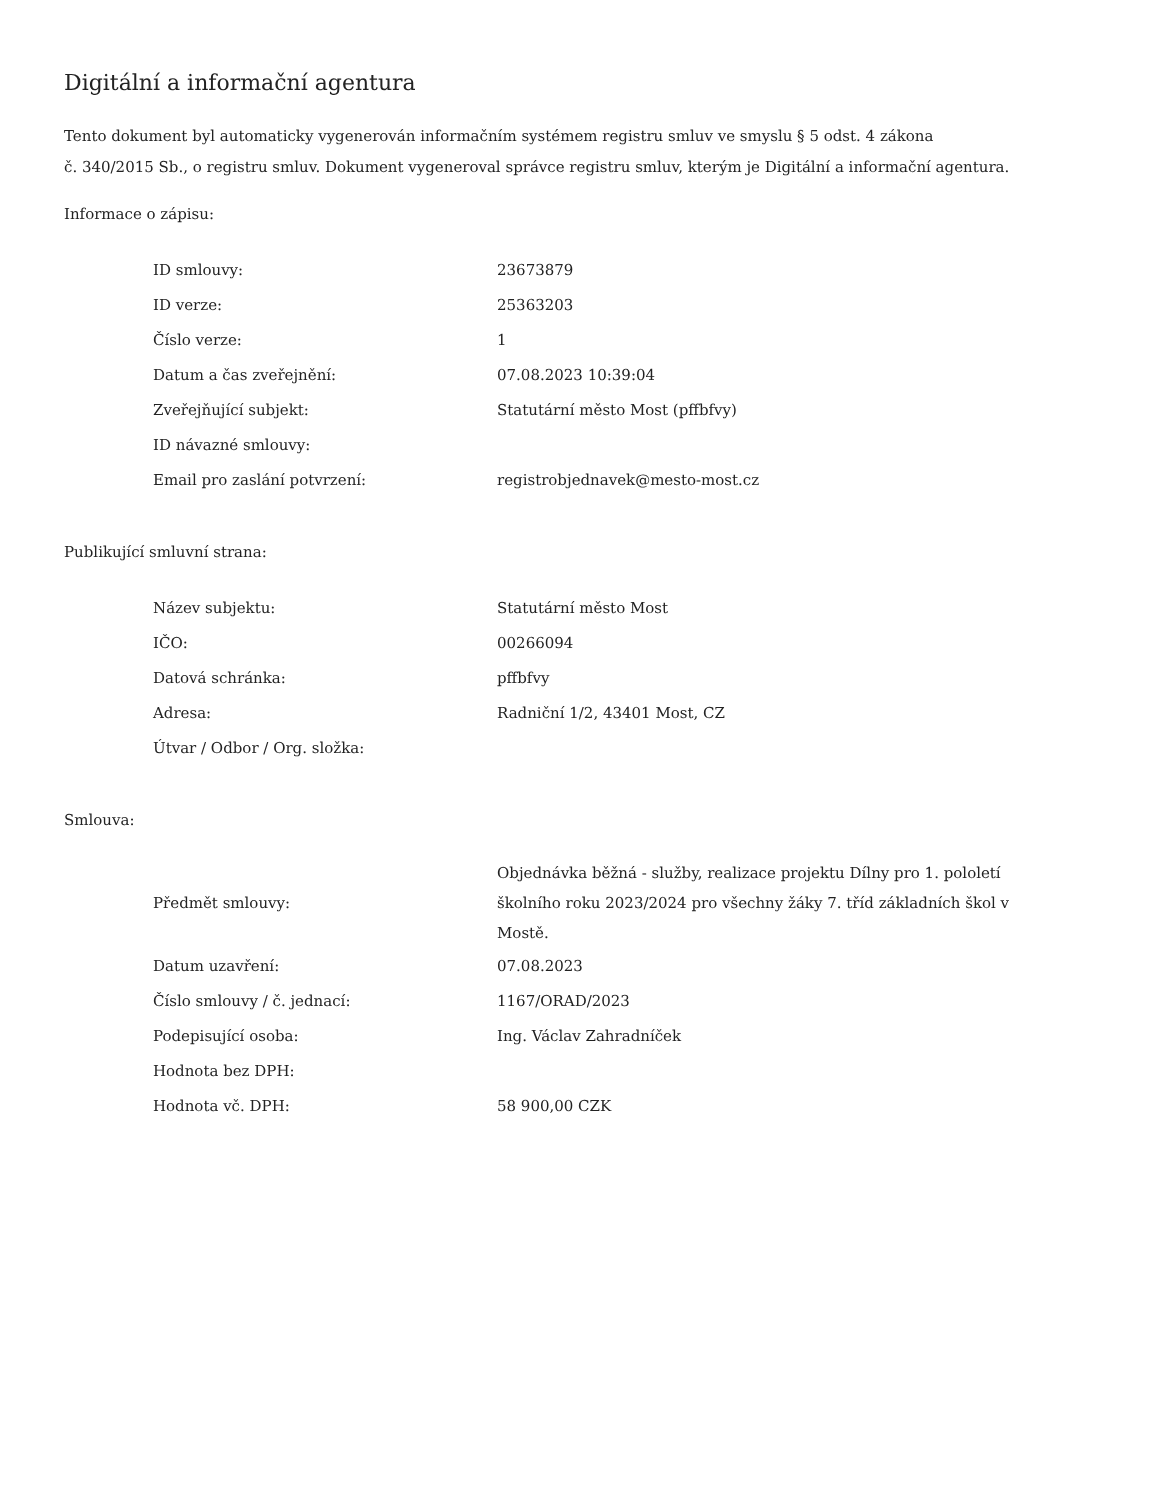Digitální a informační agentura
Tento dokument byl automaticky vygenerován informačním systémem registru smluv ve smyslu § 5 odst. 4 zákona
č. 340/2015 Sb., o registru smluv. Dokument vygeneroval správce registru smluv, kterým je Digitální a informační agentura.
Informace o zápisu:
| ID smlouvy: | 23673879 |
| ID verze: | 25363203 |
| Číslo verze: | 1 |
| Datum a čas zveřejnění: | 07.08.2023 10:39:04 |
| Zveřejňující subjekt: | Statutární město Most (pffbfvy) |
| ID návazné smlouvy: | |
| Email pro zaslání potvrzení: | registrobjednavek@mesto-most.cz |
Publikující smluvní strana:
| Název subjektu: | Statutární město Most |
| IČO: | 00266094 |
| Datová schránka: | pffbfvy |
| Adresa: | Radniční 1/2, 43401 Most, CZ |
| Útvar / Odbor / Org. složka: | |
Smlouva:
| Předmět smlouvy: | Objednávka běžná - služby, realizace projektu Dílny pro 1. pololetí školního roku 2023/2024 pro všechny žáky 7. tříd základních škol v Mostě. |
| Datum uzavření: | 07.08.2023 |
| Číslo smlouvy / č. jednací: | 1167/ORAD/2023 |
| Podepisující osoba: | Ing. Václav Zahradníček |
| Hodnota bez DPH: | |
| Hodnota vč. DPH: | 58 900,00 CZK |